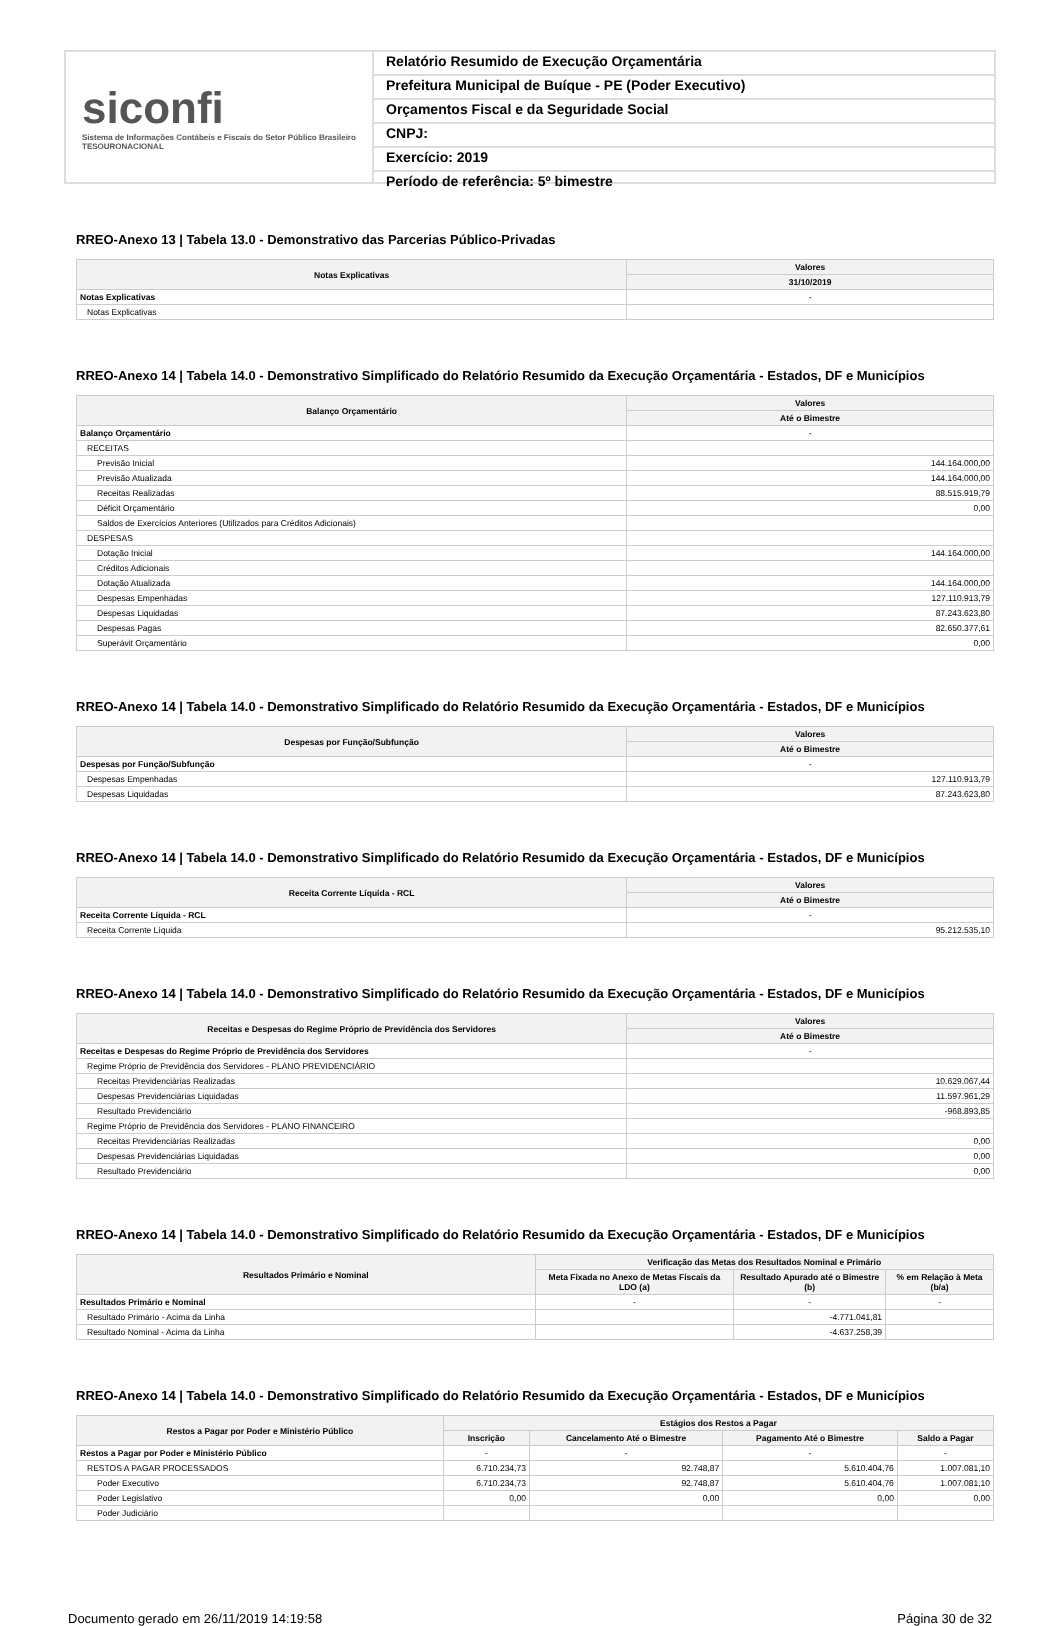siconfi
Sistema de Informações Contábeis e Fiscais do Setor Público Brasileiro
TESOURONACIONAL
Relatório Resumido de Execução Orçamentária
Prefeitura Municipal de Buíque - PE (Poder Executivo)
Orçamentos Fiscal e da Seguridade Social
CNPJ:
Exercício: 2019
Período de referência: 5º bimestre
RREO-Anexo 13 | Tabela 13.0 - Demonstrativo das Parcerias Público-Privadas
| Notas Explicativas | Valores |
| --- | --- |
| | 31/10/2019 |
| Notas Explicativas | - |
| Notas Explicativas | |
RREO-Anexo 14 | Tabela 14.0 - Demonstrativo Simplificado do Relatório Resumido da Execução Orçamentária - Estados, DF e Municípios
| Balanço Orçamentário | Valores |
| --- | --- |
| | Até o Bimestre |
| Balanço Orçamentário | - |
| RECEITAS | |
| Previsão Inicial | 144.164.000,00 |
| Previsão Atualizada | 144.164.000,00 |
| Receitas Realizadas | 88.515.919,79 |
| Déficit Orçamentário | 0,00 |
| Saldos de Exercícios Anteriores (Utilizados para Créditos Adicionais) | |
| DESPESAS | |
| Dotação Inicial | 144.164.000,00 |
| Créditos Adicionais | |
| Dotação Atualizada | 144.164.000,00 |
| Despesas Empenhadas | 127.110.913,79 |
| Despesas Liquidadas | 87.243.623,80 |
| Despesas Pagas | 82.650.377,61 |
| Superávit Orçamentário | 0,00 |
RREO-Anexo 14 | Tabela 14.0 - Demonstrativo Simplificado do Relatório Resumido da Execução Orçamentária - Estados, DF e Municípios
| Despesas por Função/Subfunção | Valores |
| --- | --- |
| | Até o Bimestre |
| Despesas por Função/Subfunção | - |
| Despesas Empenhadas | 127.110.913,79 |
| Despesas Liquidadas | 87.243.623,80 |
RREO-Anexo 14 | Tabela 14.0 - Demonstrativo Simplificado do Relatório Resumido da Execução Orçamentária - Estados, DF e Municípios
| Receita Corrente Líquida - RCL | Valores |
| --- | --- |
| | Até o Bimestre |
| Receita Corrente Líquida - RCL | - |
| Receita Corrente Líquida | 95.212.535,10 |
RREO-Anexo 14 | Tabela 14.0 - Demonstrativo Simplificado do Relatório Resumido da Execução Orçamentária - Estados, DF e Municípios
| Receitas e Despesas do Regime Próprio de Previdência dos Servidores | Valores |
| --- | --- |
| | Até o Bimestre |
| Receitas e Despesas do Regime Próprio de Previdência dos Servidores | - |
| Regime Próprio de Previdência dos Servidores - PLANO PREVIDENCIÁRIO | |
| Receitas Previdenciárias Realizadas | 10.629.067,44 |
| Despesas Previdenciárias Liquidadas | 11.597.961,29 |
| Resultado Previdenciário | -968.893,85 |
| Regime Próprio de Previdência dos Servidores - PLANO FINANCEIRO | |
| Receitas Previdenciárias Realizadas | 0,00 |
| Despesas Previdenciárias Liquidadas | 0,00 |
| Resultado Previdenciário | 0,00 |
RREO-Anexo 14 | Tabela 14.0 - Demonstrativo Simplificado do Relatório Resumido da Execução Orçamentária - Estados, DF e Municípios
| Resultados Primário e Nominal | Verificação das Metas dos Resultados Nominal e Primário | | |
| --- | --- | --- | --- |
| | Meta Fixada no Anexo de Metas Fiscais da LDO (a) | Resultado Apurado até o Bimestre (b) | % em Relação à Meta (b/a) |
| Resultados Primário e Nominal | - | - | - |
| Resultado Primário - Acima da Linha | | -4.771.041,81 | |
| Resultado Nominal - Acima da Linha | | -4.637.258,39 | |
RREO-Anexo 14 | Tabela 14.0 - Demonstrativo Simplificado do Relatório Resumido da Execução Orçamentária - Estados, DF e Municípios
| Restos a Pagar por Poder e Ministério Público | Estágios dos Restos a Pagar | | | |
| --- | --- | --- | --- | --- |
| | Inscrição | Cancelamento Até o Bimestre | Pagamento Até o Bimestre | Saldo a Pagar |
| Restos a Pagar por Poder e Ministério Público | - | - | - | - |
| RESTOS A PAGAR PROCESSADOS | 6.710.234,73 | 92.748,87 | 5.610.404,76 | 1.007.081,10 |
| Poder Executivo | 6.710.234,73 | 92.748,87 | 5.610.404,76 | 1.007.081,10 |
| Poder Legislativo | 0,00 | 0,00 | 0,00 | 0,00 |
| Poder Judiciário | | | | |
Documento gerado em 26/11/2019 14:19:58 Página 30 de 32